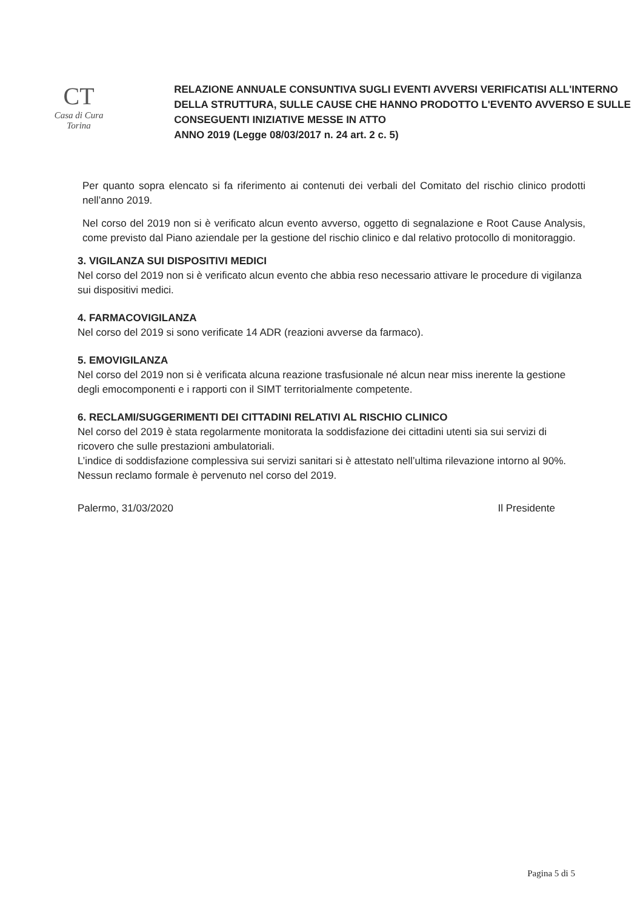CT
Casa di Cura Torina
RELAZIONE ANNUALE CONSUNTIVA SUGLI EVENTI AVVERSI VERIFICATISI ALL'INTERNO DELLA STRUTTURA, SULLE CAUSE CHE HANNO PRODOTTO L'EVENTO AVVERSO E SULLE CONSEGUENTI INIZIATIVE MESSE IN ATTO
ANNO 2019 (Legge 08/03/2017 n. 24 art. 2 c. 5)
Per quanto sopra elencato si fa riferimento ai contenuti dei verbali del Comitato del rischio clinico prodotti nell’anno 2019.
Nel corso del 2019 non si è verificato alcun evento avverso, oggetto di segnalazione e Root Cause Analysis, come previsto dal Piano aziendale per la gestione del rischio clinico e dal relativo protocollo di monitoraggio.
3. VIGILANZA SUI DISPOSITIVI MEDICI
Nel corso del 2019 non si è verificato alcun evento che abbia reso necessario attivare le procedure di vigilanza sui dispositivi medici.
4. FARMACOVIGILANZA
Nel corso del 2019 si sono verificate 14 ADR (reazioni avverse da farmaco).
5. EMOVIGILANZA
Nel corso del 2019 non si è verificata alcuna reazione trasfusionale né alcun near miss inerente la gestione degli emocomponenti e i rapporti con il SIMT territorialmente competente.
6. RECLAMI/SUGGERIMENTI DEI CITTADINI RELATIVI AL RISCHIO CLINICO
Nel corso del 2019 è stata regolarmente monitorata la soddisfazione dei cittadini utenti sia sui servizi di ricovero che sulle prestazioni ambulatoriali.
L’indice di soddisfazione complessiva sui servizi sanitari si è attestato nell’ultima rilevazione intorno al 90%. Nessun reclamo formale è pervenuto nel corso del 2019.
Palermo, 31/03/2020 Il Presidente
Pagina 5 di 5